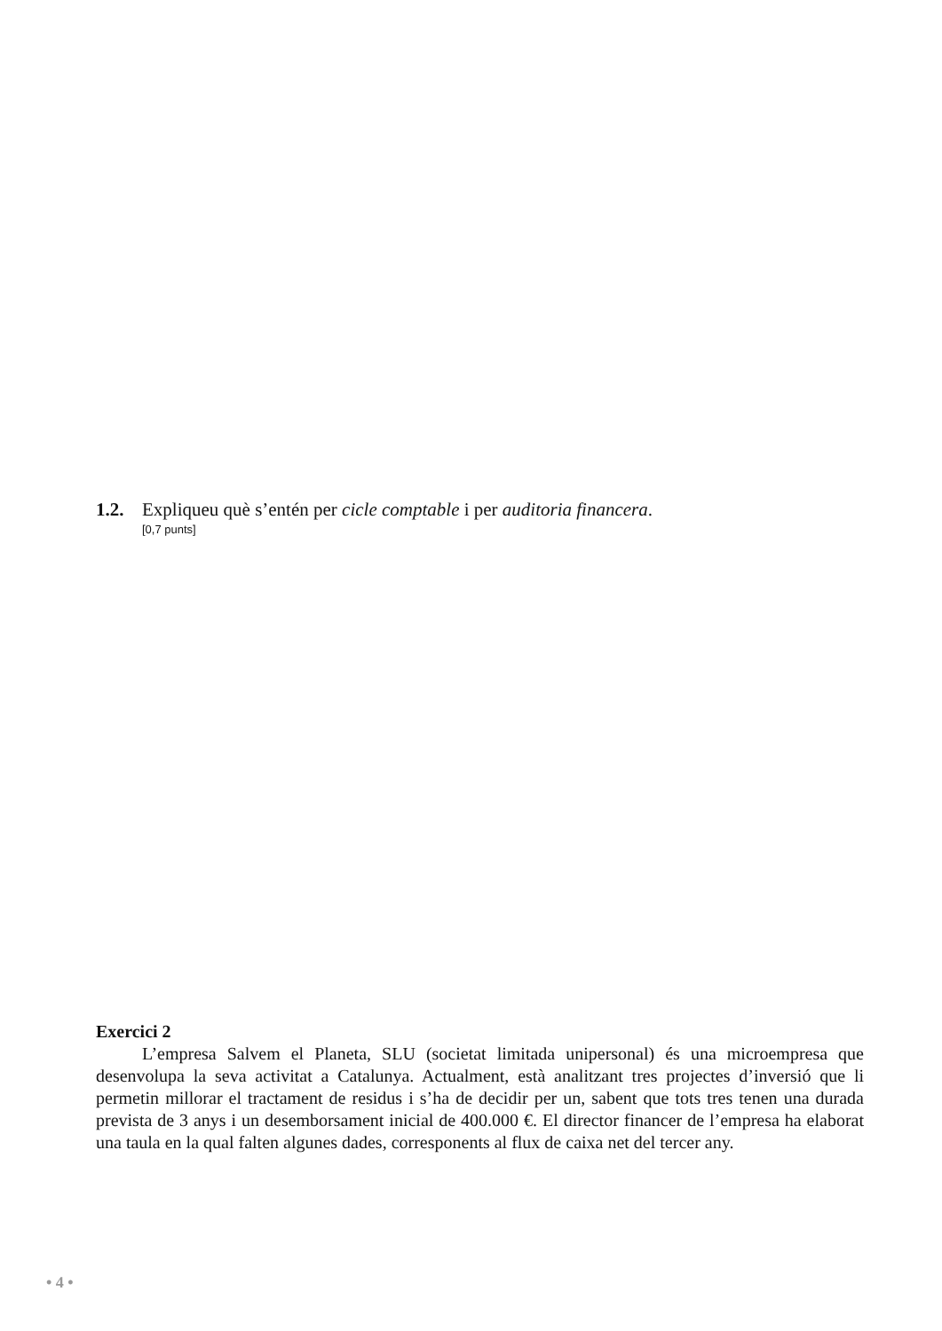1.2. Expliqueu què s’entén per cicle comptable i per auditoria financera.
[0,7 punts]
Exercici 2
L’empresa Salvem el Planeta, SLU (societat limitada unipersonal) és una microempresa que desenvolupa la seva activitat a Catalunya. Actualment, està analitzant tres projectes d’inversió que li permetin millorar el tractament de residus i s’ha de decidir per un, sabent que tots tres tenen una durada prevista de 3 anys i un desemborsament inicial de 400.000 €. El director financer de l’empresa ha elaborat una taula en la qual falten algunes dades, corresponents al flux de caixa net del tercer any.
• 4 •